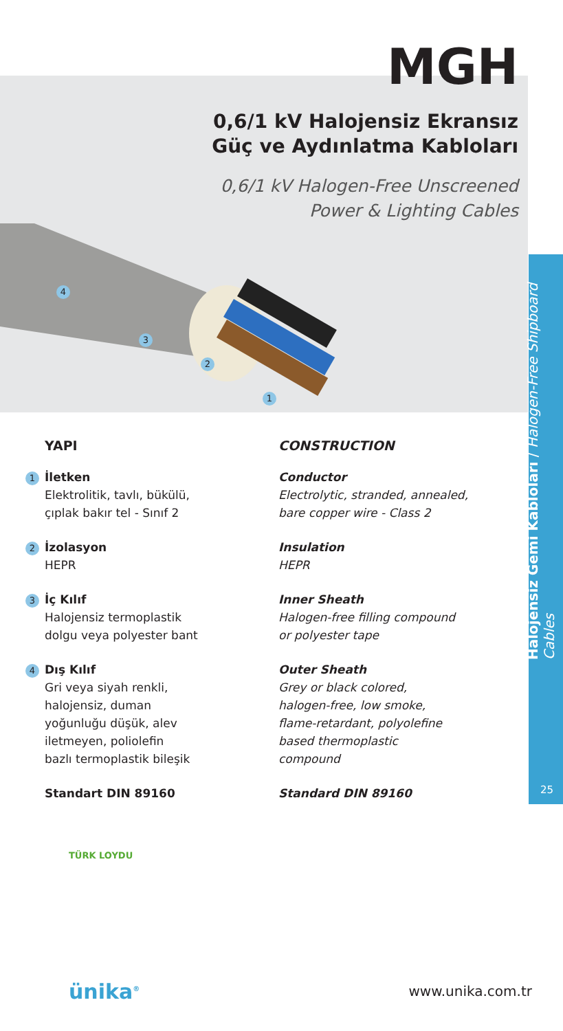Halojensiz Gemi Kabloları / Halogen-Free Shipboard Cables
25
MGH
0,6/1 kV Halojensiz Ekransız
Güç ve Aydınlatma Kabloları
0,6/1 kV Halogen-Free Unscreened
Power & Lighting Cables
4
3
2
1
YAPI
1 İletken
Elektrolitik, tavlı, bükülü,
çıplak bakır tel - Sınıf 2
2 İzolasyon
HEPR
3 İç Kılıf
Halojensiz termoplastik
dolgu veya polyester bant
4 Dış Kılıf
Gri veya siyah renkli,
halojensiz, duman
yoğunluğu düşük, alev
iletmeyen, poliolefin
bazlı termoplastik bileşik
Standart DIN 89160
CONSTRUCTION
Conductor
Electrolytic, stranded, annealed,
bare copper wire - Class 2
Insulation
HEPR
Inner Sheath
Halogen-free filling compound
or polyester tape
Outer Sheath
Grey or black colored,
halogen-free, low smoke,
flame-retardant, polyolefine
based thermoplastic
compound
Standard DIN 89160
TÜRK LOYDU
ünika<sup>®</sup> www.unika.com.tr